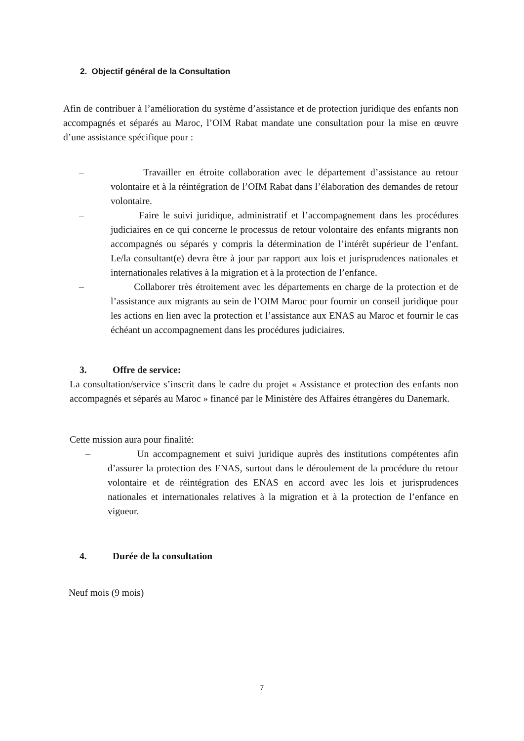2. Objectif général de la Consultation
Afin de contribuer à l’amélioration du système d’assistance et de protection juridique des enfants non accompagnés et séparés au Maroc, l’OIM Rabat mandate une consultation pour la mise en œuvre d’une assistance spécifique pour :
– Travailler en étroite collaboration avec le département d’assistance au retour volontaire et à la réintégration de l’OIM Rabat dans l’élaboration des demandes de retour volontaire.
– Faire le suivi juridique, administratif et l’accompagnement dans les procédures judiciaires en ce qui concerne le processus de retour volontaire des enfants migrants non accompagnés ou séparés y compris la détermination de l’intérêt supérieur de l’enfant. Le/la consultant(e) devra être à jour par rapport aux lois et jurisprudences nationales et internationales relatives à la migration et à la protection de l’enfance.
– Collaborer très étroitement avec les départements en charge de la protection et de l’assistance aux migrants au sein de l’OIM Maroc pour fournir un conseil juridique pour les actions en lien avec la protection et l’assistance aux ENAS au Maroc et fournir le cas échéant un accompagnement dans les procédures judiciaires.
3. Offre de service:
La consultation/service s’inscrit dans le cadre du projet « Assistance et protection des enfants non accompagnés et séparés au Maroc » financé par le Ministère des Affaires étrangères du Danemark.
Cette mission aura pour finalité:
– Un accompagnement et suivi juridique auprès des institutions compétentes afin d’assurer la protection des ENAS, surtout dans le déroulement de la procédure du retour volontaire et de réintégration des ENAS en accord avec les lois et jurisprudences nationales et internationales relatives à la migration et à la protection de l’enfance en vigueur.
4. Durée de la consultation
Neuf mois (9 mois)
7